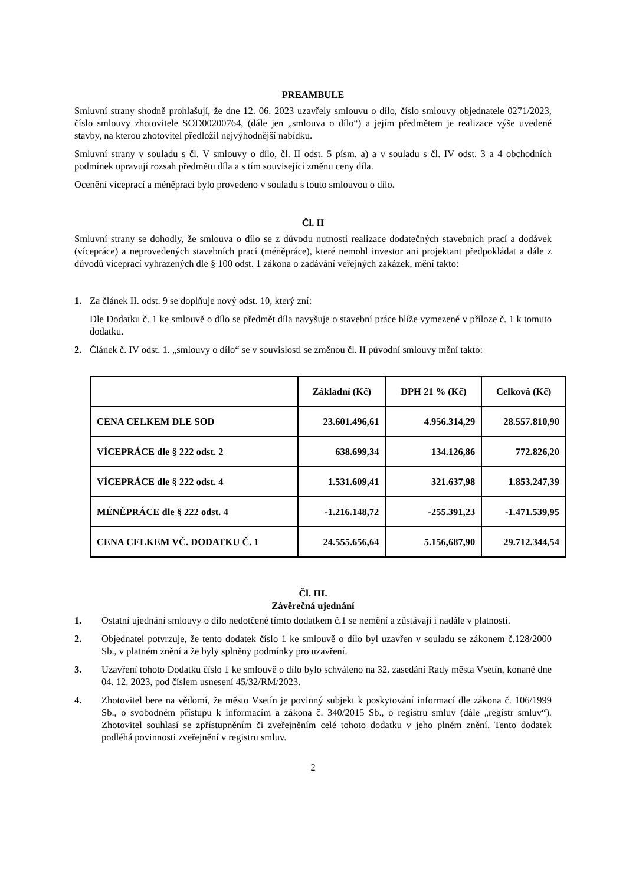PREAMBULE
Smluvní strany shodně prohlašují, že dne 12. 06. 2023 uzavřely smlouvu o dílo, číslo smlouvy objednatele 0271/2023, číslo smlouvy zhotovitele SOD00200764, (dále jen „smlouva o dílo“) a jejím předmětem je realizace výše uvedené stavby, na kterou zhotovitel předložil nejvýhodnější nabídku.
Smluvní strany v souladu s čl. V smlouvy o dílo, čl. II odst. 5 písm. a) a v souladu s čl. IV odst. 3 a 4 obchodních podmínek upravují rozsah předmětu díla a s tím související změnu ceny díla.
Ocenění víceprací a méněprací bylo provedeno v souladu s touto smlouvou o dílo.
Čl. II
Smluvní strany se dohodly, že smlouva o dílo se z důvodu nutnosti realizace dodatečných stavebních prací a dodávek (vícepráce) a neprovedených stavebních prací (méněpráce), které nemohl investor ani projektant předpokládat a dále z důvodů víceprací vyhrazených dle § 100 odst. 1 zákona o zadávání veřejných zakázek, mění takto:
1. Za článek II. odst. 9 se doplňuje nový odst. 10, který zní:
Dle Dodatku č. 1 ke smlouvě o dílo se předmět díla navyšuje o stavební práce blíže vymezené v příloze č. 1 k tomuto dodatku.
2. Článek č. IV odst. 1. „smlouvy o dílo“ se v souvislosti se změnou čl. II původní smlouvy mění takto:
| | Základní (Kč) | DPH 21 % (Kč) | Celková (Kč) |
| --- | --- | --- | --- |
| CENA CELKEM DLE SOD | 23.601.496,61 | 4.956.314,29 | 28.557.810,90 |
| VÍCEPRÁCE dle § 222 odst. 2 | 638.699,34 | 134.126,86 | 772.826,20 |
| VÍCEPRÁCE dle § 222 odst. 4 | 1.531.609,41 | 321.637,98 | 1.853.247,39 |
| MÉNĚPRÁCE dle § 222 odst. 4 | -1.216.148,72 | -255.391,23 | -1.471.539,95 |
| CENA CELKEM VČ. DODATKU Č. 1 | 24.555.656,64 | 5.156,687,90 | 29.712.344,54 |
Čl. III.
Závěrečná ujednání
1. Ostatní ujednání smlouvy o dílo nedotčené tímto dodatkem č.1 se nemění a zůstávají i nadále v platnosti.
2. Objednatel potvrzuje, že tento dodatek číslo 1 ke smlouvě o dílo byl uzavřen v souladu se zákonem č.128/2000 Sb., v platném znění a že byly splněny podmínky pro uzavření.
3. Uzavření tohoto Dodatku číslo 1 ke smlouvě o dílo bylo schváleno na 32. zasedání Rady města Vsetín, konané dne 04. 12. 2023, pod číslem usnesení 45/32/RM/2023.
4. Zhotovitel bere na vědomí, že město Vsetín je povinný subjekt k poskytování informací dle zákona č. 106/1999 Sb., o svobodném přístupu k informacím a zákona č. 340/2015 Sb., o registru smluv (dále „registr smluv“). Zhotovitel souhlasí se zpřístupněním či zveřejněním celé tohoto dodatku v jeho plném znění. Tento dodatek podléhá povinnosti zveřejnění v registru smluv.
2